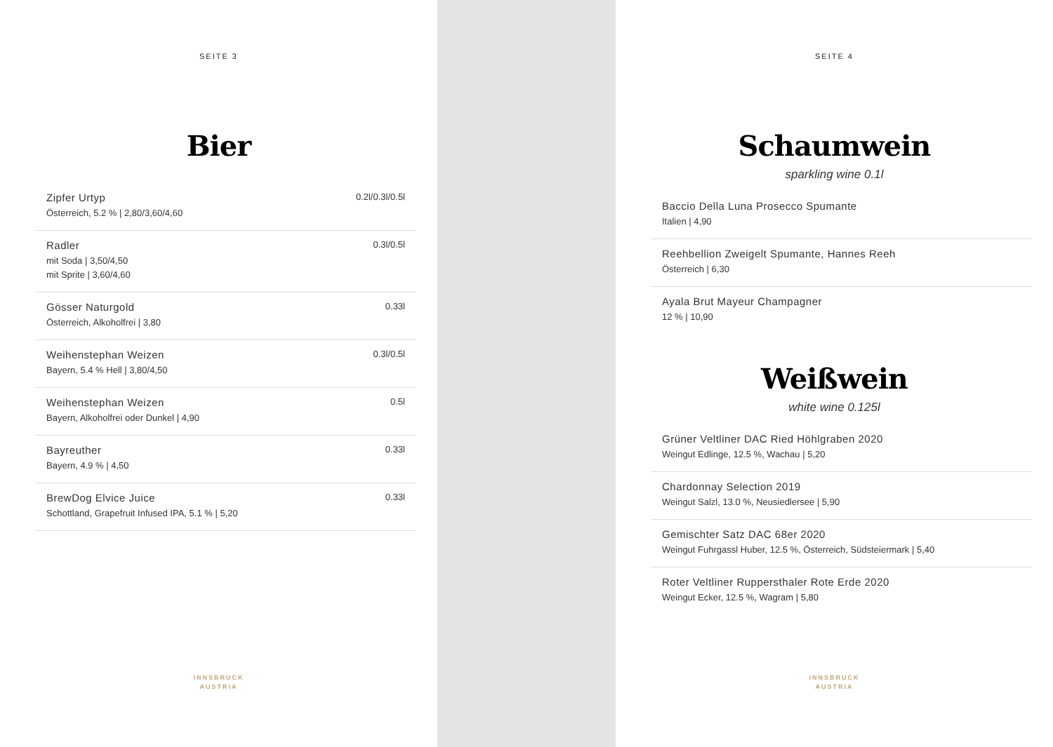SEITE 3
Bier
Zipfer Urtyp
Österreich, 5.2 % | 2,80/3,60/4,60
0.2l/0.3l/0.5l
Radler
mit Soda | 3,50/4,50
mit Sprite | 3,60/4,60
0.3l/0.5l
Gösser Naturgold
Österreich, Alkoholfrei | 3,80
0.33l
Weihenstephan Weizen
Bayern, 5.4 % Hell | 3,80/4,50
0.3l/0.5l
Weihenstephan Weizen
Bayern, Alkoholfrei oder Dunkel | 4,90
0.5l
Bayreuther
Bayern, 4.9 % | 4,50
0.33l
BrewDog Elvice Juice
Schottland, Grapefruit Infused IPA, 5.1 % | 5,20
0.33l
INNSBRUCK
AUSTRIA
SEITE 4
Schaumwein
sparkling wine 0.1l
Baccio Della Luna Prosecco Spumante
Italien | 4,90
Reehbellion Zweigelt Spumante, Hannes Reeh
Österreich | 6,30
Ayala Brut Mayeur Champagner
12 % | 10,90
Weißwein
white wine 0.125l
Grüner Veltliner DAC Ried Höhlgraben 2020
Weingut Edlinge, 12.5 %, Wachau | 5,20
Chardonnay Selection 2019
Weingut Salzl, 13.0 %, Neusiedlersee | 5,90
Gemischter Satz DAC 68er 2020
Weingut Fuhrgassl Huber, 12.5 %, Österreich, Südsteiermark | 5,40
Roter Veltliner Ruppersthaler Rote Erde 2020
Weingut Ecker, 12.5 %, Wagram | 5,80
INNSBRUCK
AUSTRIA